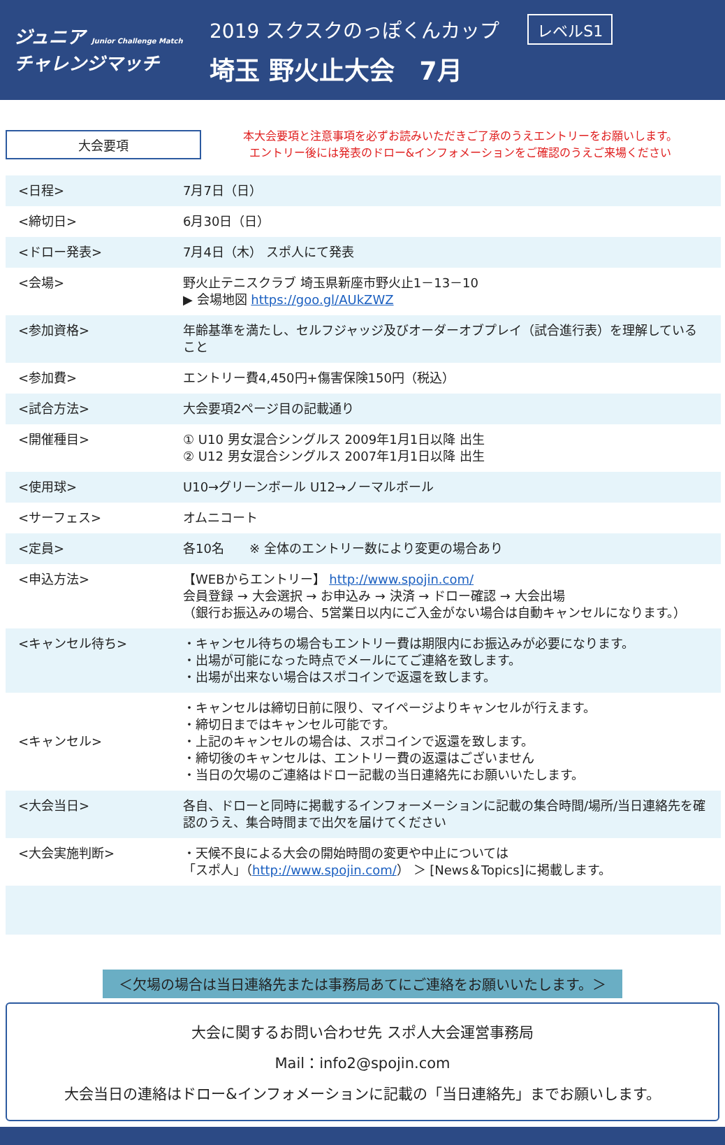ジュニア Junior Challenge Match
チャレンジマッチ
2019 スクスクのっぽくんカップ レベルS1
埼玉 野火止大会　7月
大会要項
本大会要項と注意事項を必ずお読みいただきご了承のうえエントリーをお願いします。
エントリー後には発表のドロー&インフォメーションをご確認のうえご来場ください
| <日程> | 7月7日（日） |
| <締切日> | 6月30日（日） |
| <ドロー発表> | 7月4日（木） スポ人にて発表 |
| <会場> | 野火止テニスクラブ 埼玉県新座市野火止1－13－10 ▶ 会場地図 https://goo.gl/AUkZWZ |
| <参加資格> | 年齢基準を満たし、セルフジャッジ及びオーダーオブプレイ（試合進行表）を理解していること |
| <参加費> | エントリー費4,450円+傷害保険150円（税込） |
| <試合方法> | 大会要項2ページ目の記載通り |
| <開催種目> | ① U10 男女混合シングルス 2009年1月1日以降 出生 ② U12 男女混合シングルス 2007年1月1日以降 出生 |
| <使用球> | U10→グリーンボール U12→ノーマルボール |
| <サーフェス> | オムニコート |
| <定員> | 各10名 ※ 全体のエントリー数により変更の場合あり |
| <申込方法> | 【WEBからエントリー】 http://www.spojin.com/ 会員登録 → 大会選択 → お申込み → 決済 → ドロー確認 → 大会出場 （銀行お振込みの場合、5営業日以内にご入金がない場合は自動キャンセルになります。） |
| <キャンセル待ち> | ・キャンセル待ちの場合もエントリー費は期限内にお振込みが必要になります。 ・出場が可能になった時点でメールにてご連絡を致します。 ・出場が出来ない場合はスポコインで返還を致します。 |
| <キャンセル> | ・キャンセルは締切日前に限り、マイページよりキャンセルが行えます。 ・締切日まではキャンセル可能です。 ・上記のキャンセルの場合は、スポコインで返還を致します。 ・締切後のキャンセルは、エントリー費の返還はございません ・当日の欠場のご連絡はドロー記載の当日連絡先にお願いいたします。 |
| <大会当日> | 各自、ドローと同時に掲載するインフォーメーションに記載の集合時間/場所/当日連絡先を確認のうえ、集合時間まで出欠を届けてください |
| <大会実施判断> | ・天候不良による大会の開始時間の変更や中止については 「スポ人」（ http://www.spojin.com/ ） ＞ [News＆Topics]に掲載します。 |
＜欠場の場合は当日連絡先または事務局あてにご連絡をお願いいたします。＞
大会に関するお問い合わせ先 スポ人大会運営事務局
Mail：info2@spojin.com
大会当日の連絡はドロー&インフォメーションに記載の「当日連絡先」までお願いします。